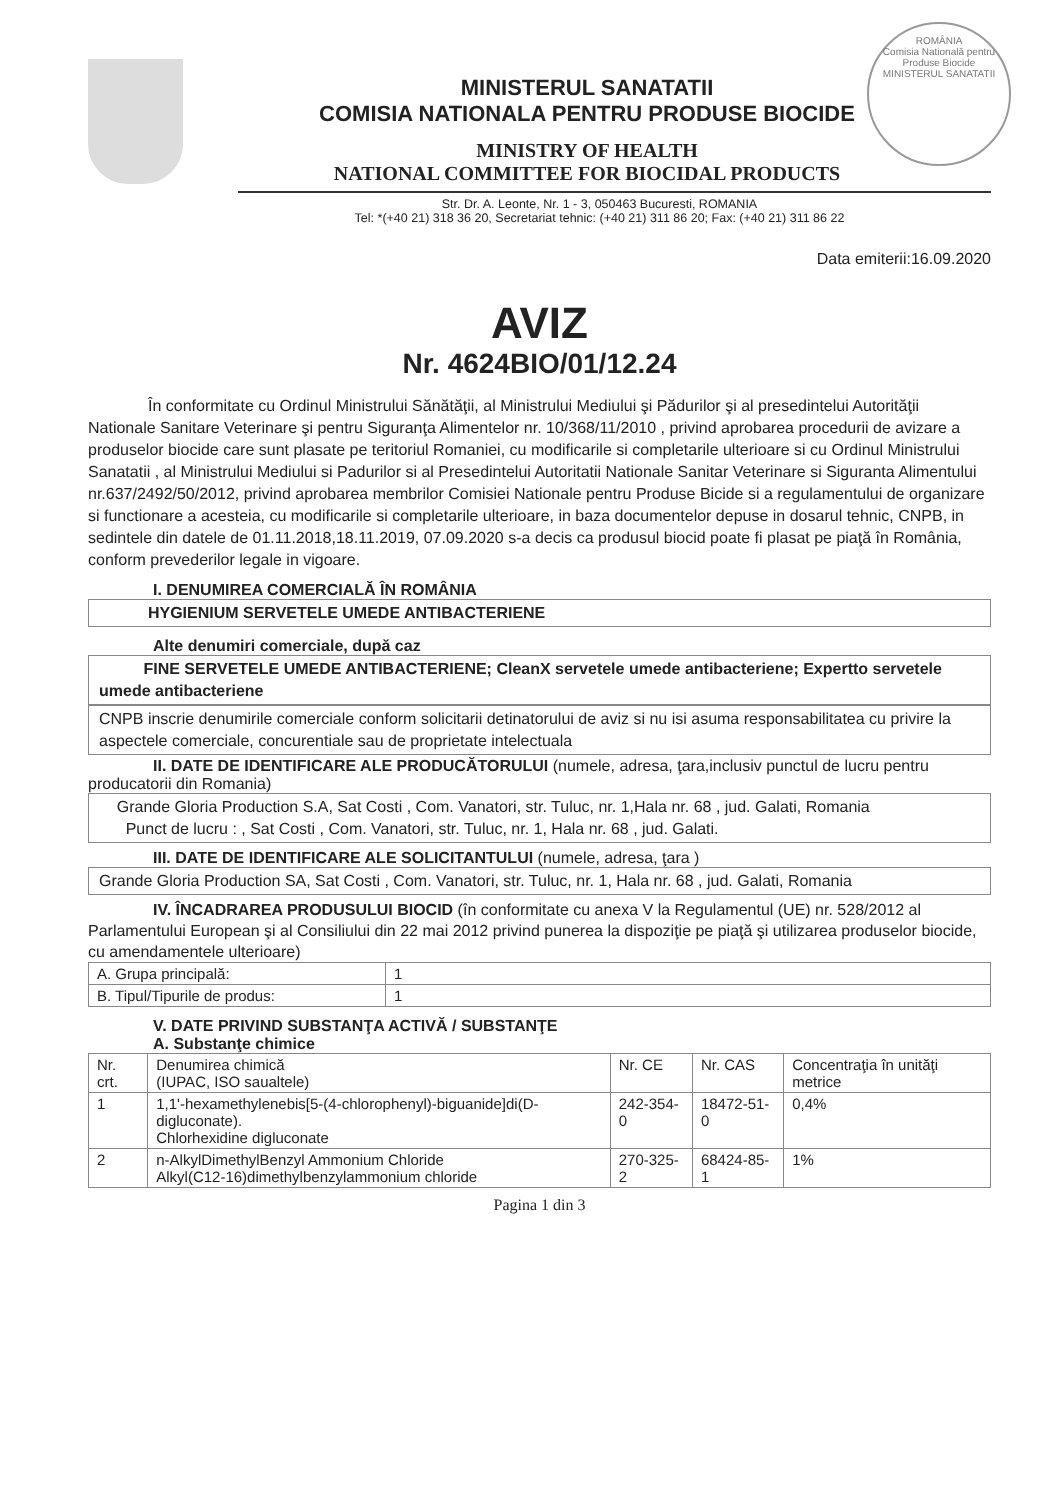ROMÂNIA
Comisia Natională pentru Produse Biocide
MINISTERUL SANATATII
MINISTERUL SANATATII
COMISIA NATIONALA PENTRU PRODUSE BIOCIDE
MINISTRY OF HEALTH
NATIONAL COMMITTEE FOR BIOCIDAL PRODUCTS
Str. Dr. A. Leonte, Nr. 1 - 3, 050463 Bucuresti, ROMANIA
Tel: *(+40 21) 318 36 20, Secretariat tehnic: (+40 21) 311 86 20; Fax: (+40 21) 311 86 22
Data emiterii:16.09.2020
AVIZ
Nr. 4624BIO/01/12.24
În conformitate cu Ordinul Ministrului Sănătăţii, al Ministrului Mediului şi Pădurilor şi al presedintelui Autorităţii Nationale Sanitare Veterinare şi pentru Siguranţa Alimentelor nr. 10/368/11/2010 , privind aprobarea procedurii de avizare a produselor biocide care sunt plasate pe teritoriul Romaniei, cu modificarile si completarile ulterioare si cu Ordinul Ministrului Sanatatii , al Ministrului Mediului si Padurilor si al Presedintelui Autoritatii Nationale Sanitar Veterinare si Siguranta Alimentului nr.637/2492/50/2012, privind aprobarea membrilor Comisiei Nationale pentru Produse Bicide si a regulamentului de organizare si functionare a acesteia, cu modificarile si completarile ulterioare, in baza documentelor depuse in dosarul tehnic, CNPB, in sedintele din datele de 01.11.2018,18.11.2019, 07.09.2020 s-a decis ca produsul biocid poate fi plasat pe piaţă în România, conform prevederilor legale in vigoare.
I. DENUMIREA COMERCIALĂ ÎN ROMÂNIA
HYGIENIUM SERVETELE UMEDE ANTIBACTERIENE
Alte denumiri comerciale, după caz
FINE SERVETELE UMEDE ANTIBACTERIENE; CleanX servetele umede antibacteriene; Expertto servetele umede antibacteriene
CNPB inscrie denumirile comerciale conform solicitarii detinatorului de aviz si nu isi asuma responsabilitatea cu privire la aspectele comerciale, concurentiale sau de proprietate intelectuala
II. DATE DE IDENTIFICARE ALE PRODUCĂTORULUI (numele, adresa, ţara,inclusiv punctul de lucru pentru producatorii din Romania)
Grande Gloria Production S.A, Sat Costi , Com. Vanatori, str. Tuluc, nr. 1,Hala nr. 68 , jud. Galati, Romania
Punct de lucru : , Sat Costi , Com. Vanatori, str. Tuluc, nr. 1, Hala nr. 68 , jud. Galati.
III. DATE DE IDENTIFICARE ALE SOLICITANTULUI (numele, adresa, ţara )
Grande Gloria Production SA, Sat Costi , Com. Vanatori, str. Tuluc, nr. 1, Hala nr. 68 , jud. Galati, Romania
IV. ÎNCADRAREA PRODUSULUI BIOCID (în conformitate cu anexa V la Regulamentul (UE) nr. 528/2012 al Parlamentului European şi al Consiliului din 22 mai 2012 privind punerea la dispoziţie pe piaţă şi utilizarea produselor biocide, cu amendamentele ulterioare)
| A. Grupa principală: | 1 |
| B. Tipul/Tipurile de produs: | 1 |
V. DATE PRIVIND SUBSTANŢA ACTIVĂ / SUBSTANŢE
A. Substanţe chimice
| Nr. crt. | Denumirea chimică (IUPAC, ISO saualtele) | Nr. CE | Nr. CAS | Concentraţia în unităţi metrice |
| --- | --- | --- | --- | --- |
| 1 | 1,1'-hexamethylenebis[5-(4-chlorophenyl)-biguanide]di(D-digluconate). Chlorhexidine digluconate | 242-354-0 | 18472-51-0 | 0,4% |
| 2 | n-AlkylDimethylBenzyl Ammonium Chloride Alkyl(C12-16)dimethylbenzylammonium chloride | 270-325-2 | 68424-85-1 | 1% |
Pagina 1 din 3